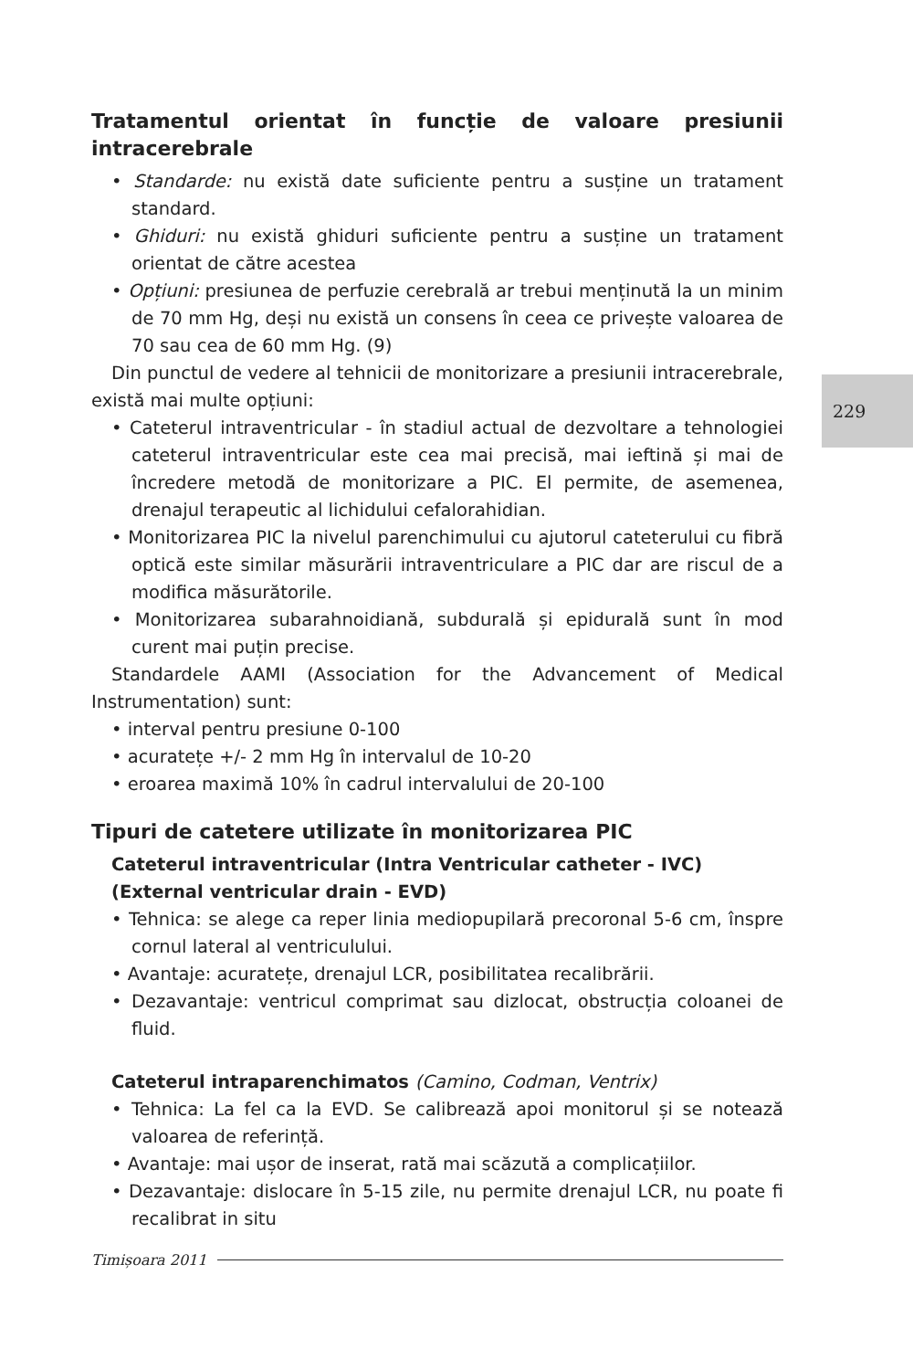229
Tratamentul orientat în funcție de valoare presiunii intracerebrale
• Standarde: nu există date suficiente pentru a susține un tratament standard.
• Ghiduri: nu există ghiduri suficiente pentru a susține un tratament orientat de către acestea
• Opțiuni: presiunea de perfuzie cerebrală ar trebui menținută la un minim de 70 mm Hg, deși nu există un consens în ceea ce privește valoarea de 70 sau cea de 60 mm Hg. (9)
Din punctul de vedere al tehnicii de monitorizare a presiunii intracerebrale, există mai multe opțiuni:
• Cateterul intraventricular - în stadiul actual de dezvoltare a tehnologiei cateterul intraventricular este cea mai precisă, mai ieftină și mai de încredere metodă de monitorizare a PIC. El permite, de asemenea, drenajul terapeutic al lichidului cefalorahidian.
• Monitorizarea PIC la nivelul parenchimului cu ajutorul cateterului cu fibră optică este similar măsurării intraventriculare a PIC dar are riscul de a modifica măsurătorile.
• Monitorizarea subarahnoidiană, subdurală și epidurală sunt în mod curent mai puțin precise.
Standardele AAMI (Association for the Advancement of Medical Instrumentation) sunt:
• interval pentru presiune 0-100
• acuratețe +/- 2 mm Hg în intervalul de 10-20
• eroarea maximă 10% în cadrul intervalului de 20-100
Tipuri de catetere utilizate în monitorizarea PIC
Cateterul intraventricular (Intra Ventricular catheter - IVC)
(External ventricular drain - EVD)
• Tehnica: se alege ca reper linia mediopupilară precoronal 5-6 cm, înspre cornul lateral al ventriculului.
• Avantaje: acuratețe, drenajul LCR, posibilitatea recalibrării.
• Dezavantaje: ventricul comprimat sau dizlocat, obstrucția coloanei de fluid.
Cateterul intraparenchimatos (Camino, Codman, Ventrix)
• Tehnica: La fel ca la EVD. Se calibrează apoi monitorul și se notează valoarea de referință.
• Avantaje: mai ușor de inserat, rată mai scăzută a complicațiilor.
• Dezavantaje: dislocare în 5-15 zile, nu permite drenajul LCR, nu poate fi recalibrat in situ
Timișoara 2011